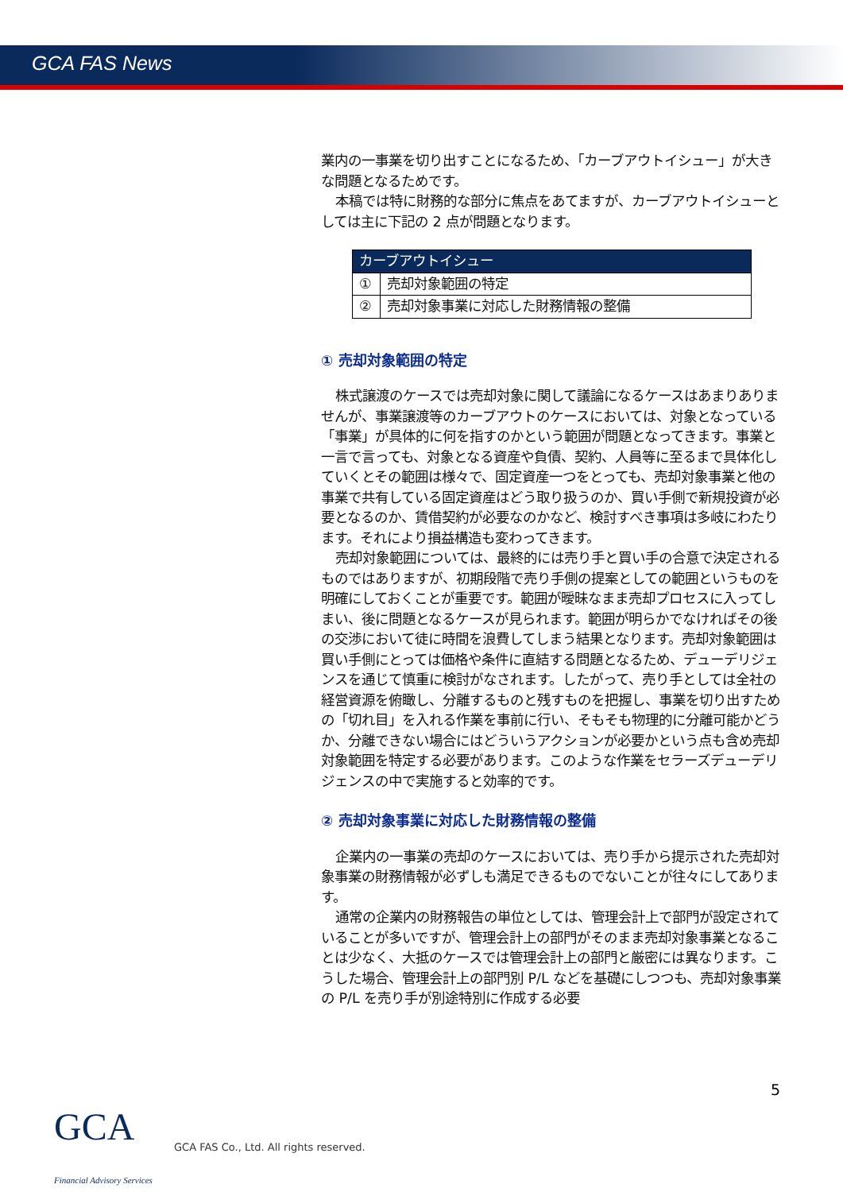GCA FAS News
業内の一事業を切り出すことになるため、「カーブアウトイシュー」が大きな問題となるためです。
本稿では特に財務的な部分に焦点をあてますが、カーブアウトイシューとしては主に下記の 2 点が問題となります。
| カーブアウトイシュー | |
| --- | --- |
| ① | 売却対象範囲の特定 |
| ② | 売却対象事業に対応した財務情報の整備 |
① 売却対象範囲の特定
株式譲渡のケースでは売却対象に関して議論になるケースはあまりありませんが、事業譲渡等のカーブアウトのケースにおいては、対象となっている「事業」が具体的に何を指すのかという範囲が問題となってきます。事業と一言で言っても、対象となる資産や負債、契約、人員等に至るまで具体化していくとその範囲は様々で、固定資産一つをとっても、売却対象事業と他の事業で共有している固定資産はどう取り扱うのか、買い手側で新規投資が必要となるのか、賃借契約が必要なのかなど、検討すべき事項は多岐にわたります。それにより損益構造も変わってきます。
売却対象範囲については、最終的には売り手と買い手の合意で決定されるものではありますが、初期段階で売り手側の提案としての範囲というものを明確にしておくことが重要です。範囲が曖昧なまま売却プロセスに入ってしまい、後に問題となるケースが見られます。範囲が明らかでなければその後の交渉において徒に時間を浪費してしまう結果となります。売却対象範囲は買い手側にとっては価格や条件に直結する問題となるため、デューデリジェンスを通じて慎重に検討がなされます。したがって、売り手としては全社の経営資源を俯瞰し、分離するものと残すものを把握し、事業を切り出すための「切れ目」を入れる作業を事前に行い、そもそも物理的に分離可能かどうか、分離できない場合にはどういうアクションが必要かという点も含め売却対象範囲を特定する必要があります。このような作業をセラーズデューデリジェンスの中で実施すると効率的です。
② 売却対象事業に対応した財務情報の整備
企業内の一事業の売却のケースにおいては、売り手から提示された売却対象事業の財務情報が必ずしも満足できるものでないことが往々にしてあります。
通常の企業内の財務報告の単位としては、管理会計上で部門が設定されていることが多いですが、管理会計上の部門がそのまま売却対象事業となることは少なく、大抵のケースでは管理会計上の部門と厳密には異なります。こうした場合、管理会計上の部門別 P/L などを基礎にしつつも、売却対象事業の P/L を売り手が別途特別に作成する必要
5
GCA Financial Advisory Services
GCA FAS Co., Ltd. All rights reserved.